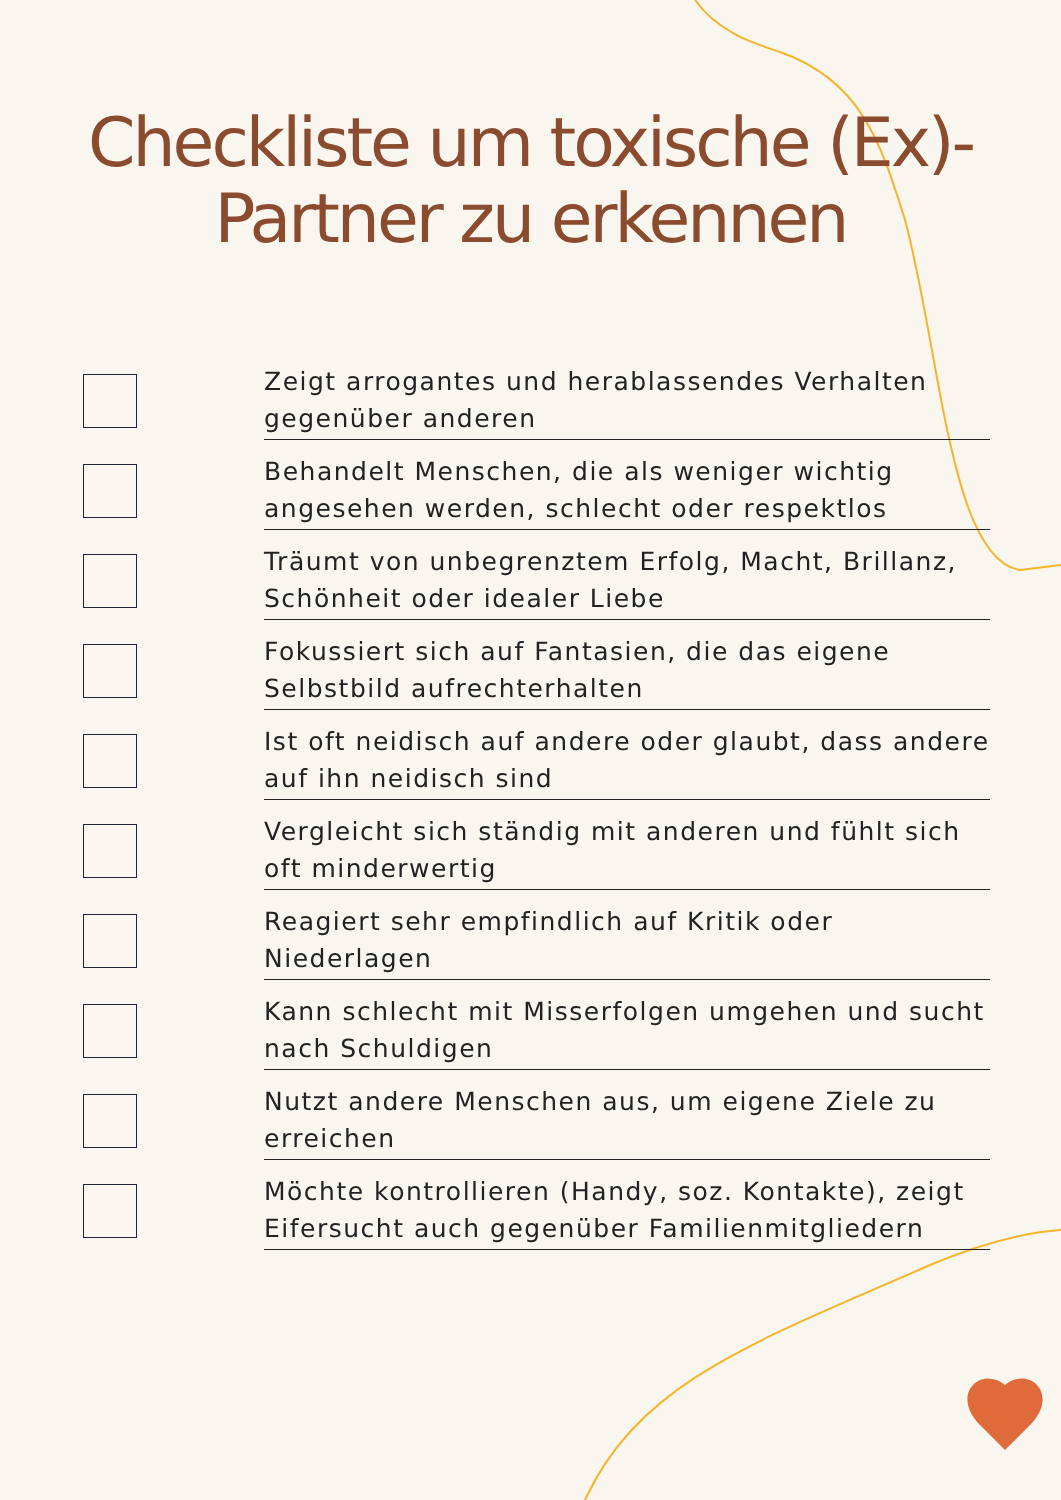Checkliste um toxische (Ex)-
Partner zu erkennen
Zeigt arrogantes und herablassendes Verhalten gegenüber anderen
Behandelt Menschen, die als weniger wichtig angesehen werden, schlecht oder respektlos
Träumt von unbegrenztem Erfolg, Macht, Brillanz, Schönheit oder idealer Liebe
Fokussiert sich auf Fantasien, die das eigene Selbstbild aufrechterhalten
Ist oft neidisch auf andere oder glaubt, dass andere auf ihn neidisch sind
Vergleicht sich ständig mit anderen und fühlt sich oft minderwertig
Reagiert sehr empfindlich auf Kritik oder Niederlagen
Kann schlecht mit Misserfolgen umgehen und sucht nach Schuldigen
Nutzt andere Menschen aus, um eigene Ziele zu erreichen
Möchte kontrollieren (Handy, soz. Kontakte), zeigt Eifersucht auch gegenüber Familienmitgliedern